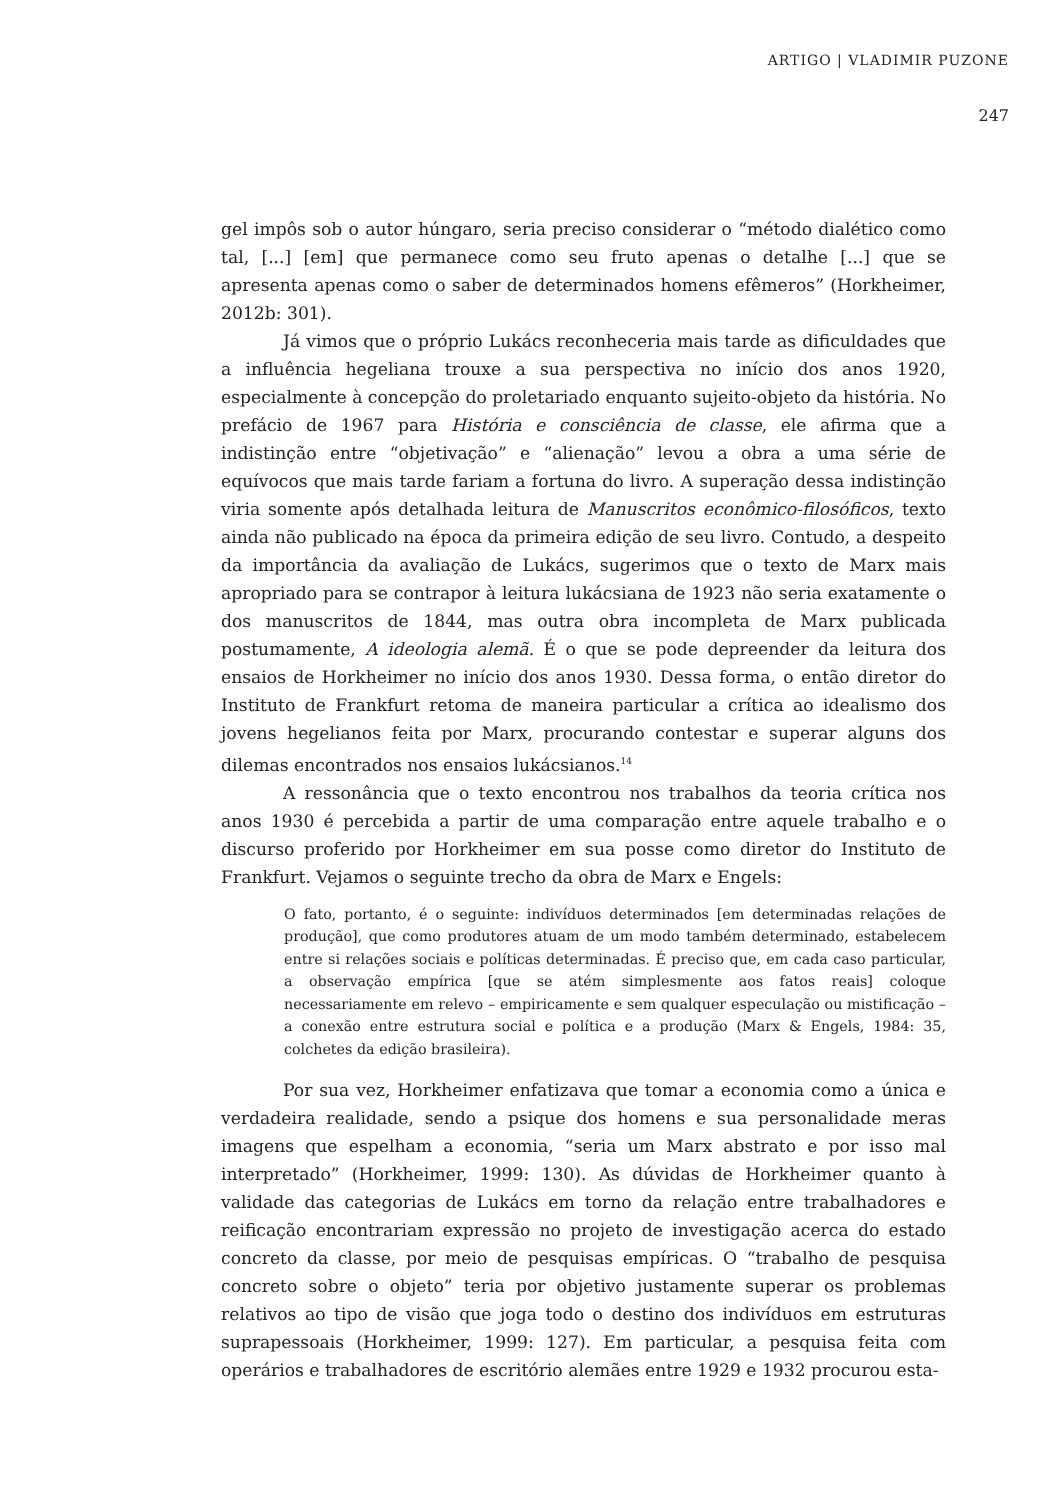ARTIGO | VLADIMIR PUZONE
247
gel impôs sob o autor húngaro, seria preciso considerar o “método dialético como tal, [...] [em] que permanece como seu fruto apenas o detalhe [...] que se apresenta apenas como o saber de determinados homens efêmeros” (Horkheimer, 2012b: 301).
Já vimos que o próprio Lukács reconheceria mais tarde as dificuldades que a influência hegeliana trouxe a sua perspectiva no início dos anos 1920, especialmente à concepção do proletariado enquanto sujeito-objeto da história. No prefácio de 1967 para História e consciência de classe, ele afirma que a indistinção entre “objetivação” e “alienação” levou a obra a uma série de equívocos que mais tarde fariam a fortuna do livro. A superação dessa indistinção viria somente após detalhada leitura de Manuscritos econômico-filosóficos, texto ainda não publicado na época da primeira edição de seu livro. Contudo, a despeito da importância da avaliação de Lukács, sugerimos que o texto de Marx mais apropriado para se contrapor à leitura lukácsiana de 1923 não seria exatamente o dos manuscritos de 1844, mas outra obra incompleta de Marx publicada postumamente, A ideologia alemã. É o que se pode depreender da leitura dos ensaios de Horkheimer no início dos anos 1930. Dessa forma, o então diretor do Instituto de Frankfurt retoma de maneira particular a crítica ao idealismo dos jovens hegelianos feita por Marx, procurando contestar e superar alguns dos dilemas encontrados nos ensaios lukácsianos.<sup>14</sup>
A ressonância que o texto encontrou nos trabalhos da teoria crítica nos anos 1930 é percebida a partir de uma comparação entre aquele trabalho e o discurso proferido por Horkheimer em sua posse como diretor do Instituto de Frankfurt. Vejamos o seguinte trecho da obra de Marx e Engels:
O fato, portanto, é o seguinte: indivíduos determinados [em determinadas relações de produção], que como produtores atuam de um modo também determinado, estabelecem entre si relações sociais e políticas determinadas. É preciso que, em cada caso particular, a observação empírica [que se atém simplesmente aos fatos reais] coloque necessariamente em relevo – empiricamente e sem qualquer especulação ou mistificação – a conexão entre estrutura social e política e a produção (Marx & Engels, 1984: 35, colchetes da edição brasileira).
Por sua vez, Horkheimer enfatizava que tomar a economia como a única e verdadeira realidade, sendo a psique dos homens e sua personalidade meras imagens que espelham a economia, “seria um Marx abstrato e por isso mal interpretado” (Horkheimer, 1999: 130). As dúvidas de Horkheimer quanto à validade das categorias de Lukács em torno da relação entre trabalhadores e reificação encontrariam expressão no projeto de investigação acerca do estado concreto da classe, por meio de pesquisas empíricas. O “trabalho de pesquisa concreto sobre o objeto” teria por objetivo justamente superar os problemas relativos ao tipo de visão que joga todo o destino dos indivíduos em estruturas suprapessoais (Horkheimer, 1999: 127). Em particular, a pesquisa feita com operários e trabalhadores de escritório alemães entre 1929 e 1932 procurou esta-